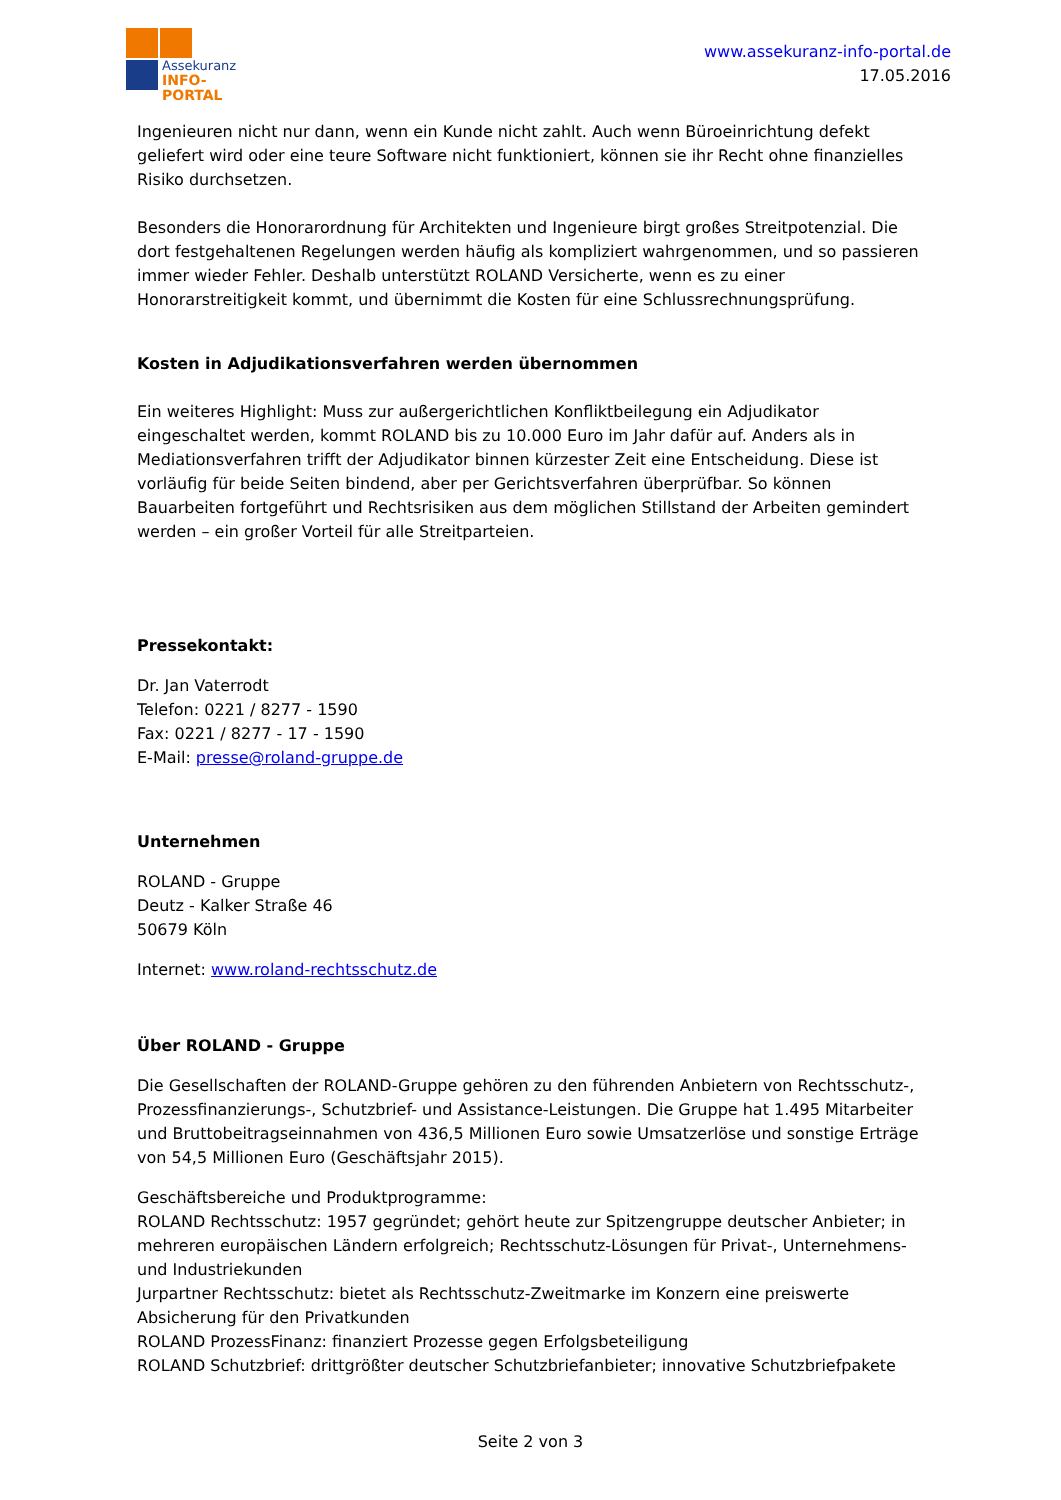Assekuranz
INFO-PORTAL
www.assekuranz-info-portal.de
17.05.2016
Ingenieuren nicht nur dann, wenn ein Kunde nicht zahlt. Auch wenn Büroeinrichtung defekt geliefert wird oder eine teure Software nicht funktioniert, können sie ihr Recht ohne finanzielles Risiko durchsetzen.
Besonders die Honorarordnung für Architekten und Ingenieure birgt großes Streitpotenzial. Die dort festgehaltenen Regelungen werden häufig als kompliziert wahrgenommen, und so passieren immer wieder Fehler. Deshalb unterstützt ROLAND Versicherte, wenn es zu einer Honorarstreitigkeit kommt, und übernimmt die Kosten für eine Schlussrechnungsprüfung.
Kosten in Adjudikationsverfahren werden übernommen
Ein weiteres Highlight: Muss zur außergerichtlichen Konfliktbeilegung ein Adjudikator eingeschaltet werden, kommt ROLAND bis zu 10.000 Euro im Jahr dafür auf. Anders als in Mediationsverfahren trifft der Adjudikator binnen kürzester Zeit eine Entscheidung. Diese ist vorläufig für beide Seiten bindend, aber per Gerichtsverfahren überprüfbar. So können Bauarbeiten fortgeführt und Rechtsrisiken aus dem möglichen Stillstand der Arbeiten gemindert werden – ein großer Vorteil für alle Streitparteien.
Pressekontakt:
Dr. Jan Vaterrodt
Telefon: 0221 / 8277 - 1590
Fax: 0221 / 8277 - 17 - 1590
E-Mail: presse@roland-gruppe.de
Unternehmen
ROLAND - Gruppe
Deutz - Kalker Straße 46
50679 Köln
Internet: www.roland-rechtsschutz.de
Über ROLAND - Gruppe
Die Gesellschaften der ROLAND-Gruppe gehören zu den führenden Anbietern von Rechtsschutz-, Prozessfinanzierungs-, Schutzbrief- und Assistance-Leistungen. Die Gruppe hat 1.495 Mitarbeiter und Bruttobeitragseinnahmen von 436,5 Millionen Euro sowie Umsatzerlöse und sonstige Erträge von 54,5 Millionen Euro (Geschäftsjahr 2015).
Geschäftsbereiche und Produktprogramme:
ROLAND Rechtsschutz: 1957 gegründet; gehört heute zur Spitzengruppe deutscher Anbieter; in mehreren europäischen Ländern erfolgreich; Rechtsschutz-Lösungen für Privat-, Unternehmens- und Industriekunden
Jurpartner Rechtsschutz: bietet als Rechtsschutz-Zweitmarke im Konzern eine preiswerte Absicherung für den Privatkunden
ROLAND ProzessFinanz: finanziert Prozesse gegen Erfolgsbeteiligung
ROLAND Schutzbrief: drittgrößter deutscher Schutzbriefanbieter; innovative Schutzbriefpakete
Seite 2 von 3